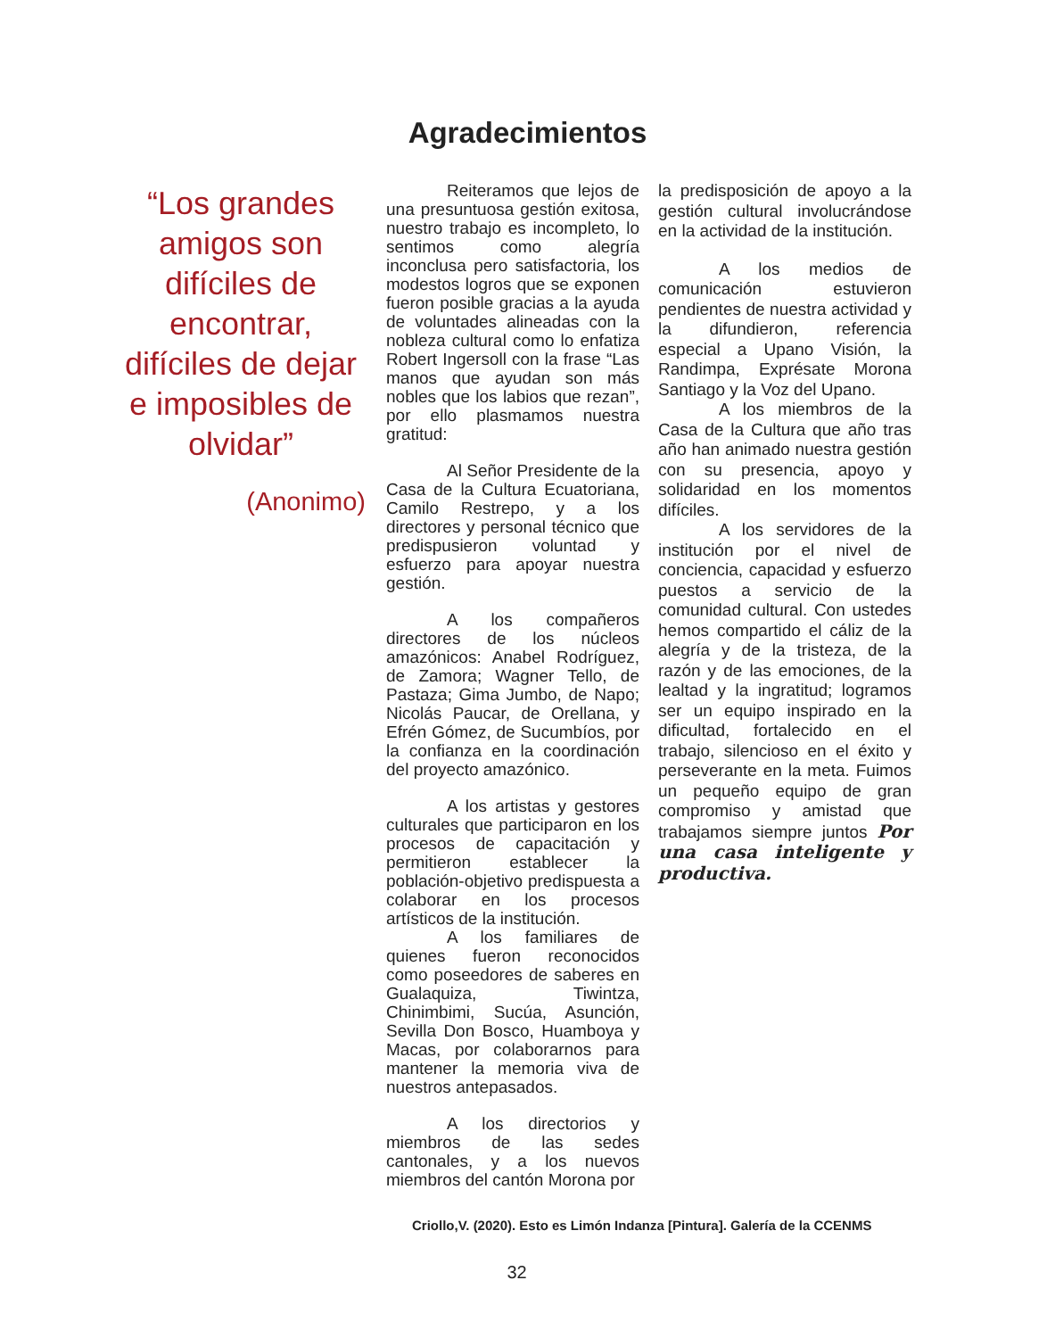Agradecimientos
“Los grandes amigos son difíciles de encontrar, difíciles de dejar e imposibles de olvidar”
(Anonimo)
Reiteramos que lejos de una presuntuosa gestión exitosa, nuestro trabajo es incompleto, lo sentimos como alegría inconclusa pero satisfactoria, los modestos logros que se exponen fueron posible gracias a la ayuda de voluntades alineadas con la nobleza cultural como lo enfatiza Robert Ingersoll con la frase “Las manos que ayudan son más nobles que los labios que rezan”, por ello plasmamos nuestra gratitud:
Al Señor Presidente de la Casa de la Cultura Ecuatoriana, Camilo Restrepo, y a los directores y personal técnico que predispusieron voluntad y esfuerzo para apoyar nuestra gestión.
A los compañeros directores de los núcleos amazónicos: Anabel Rodríguez, de Zamora; Wagner Tello, de Pastaza; Gima Jumbo, de Napo; Nicolás Paucar, de Orellana, y Efrén Gómez, de Sucumbíos, por la confianza en la coordinación del proyecto amazónico.
A los artistas y gestores culturales que participaron en los procesos de capacitación y permitieron establecer la población-objetivo predispuesta a colaborar en los procesos artísticos de la institución.
A los familiares de quienes fueron reconocidos como poseedores de saberes en Gualaquiza, Tiwintza, Chinimbimi, Sucúa, Asunción, Sevilla Don Bosco, Huamboya y Macas, por colaborarnos para mantener la memoria viva de nuestros antepasados.
A los directorios y miembros de las sedes cantonales, y a los nuevos miembros del cantón Morona por
la predisposición de apoyo a la gestión cultural involucrándose en la actividad de la institución.
A los medios de comunicación estuvieron pendientes de nuestra actividad y la difundieron, referencia especial a Upano Visión, la Randimpa, Exprésate Morona Santiago y la Voz del Upano.
A los miembros de la Casa de la Cultura que año tras año han animado nuestra gestión con su presencia, apoyo y solidaridad en los momentos difíciles.
A los servidores de la institución por el nivel de conciencia, capacidad y esfuerzo puestos a servicio de la comunidad cultural. Con ustedes hemos compartido el cáliz de la alegría y de la tristeza, de la razón y de las emociones, de la lealtad y la ingratitud; logramos ser un equipo inspirado en la dificultad, fortalecido en el trabajo, silencioso en el éxito y perseverante en la meta. Fuimos un pequeño equipo de gran compromiso y amistad que trabajamos siempre juntos Por una casa inteligente y productiva.
Criollo,V. (2020). Esto es Limón Indanza [Pintura]. Galería de la CCENMS
32